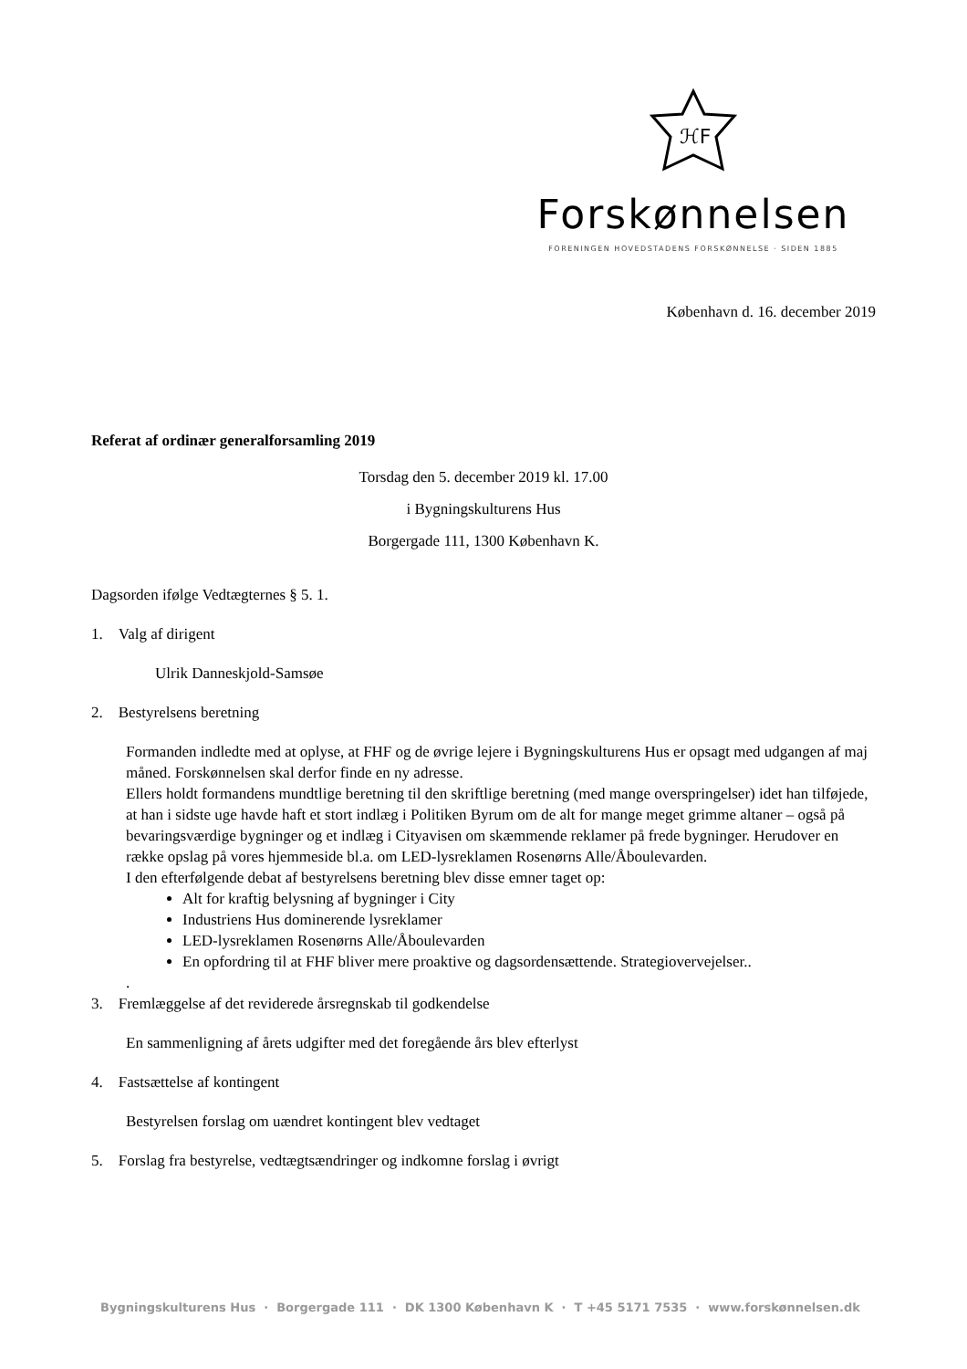ℋF
Forskønnelsen
FORENINGEN HOVEDSTADENS FORSKØNNELSE · SIDEN 1885
København d. 16. december 2019
Referat af ordinær generalforsamling 2019
Torsdag den 5. december 2019 kl. 17.00
i Bygningskulturens Hus
Borgergade 111, 1300 København K.
Dagsorden ifølge Vedtægternes § 5. 1.
1. Valg af dirigent
Ulrik Danneskjold-Samsøe
2. Bestyrelsens beretning
Formanden indledte med at oplyse, at FHF og de øvrige lejere i Bygningskulturens Hus er opsagt med udgangen af maj måned. Forskønnelsen skal derfor finde en ny adresse.
Ellers holdt formandens mundtlige beretning til den skriftlige beretning (med mange overspringelser) idet han tilføjede, at han i sidste uge havde haft et stort indlæg i Politiken Byrum om de alt for mange meget grimme altaner – også på bevaringsværdige bygninger og et indlæg i Cityavisen om skæmmende reklamer på frede bygninger. Herudover en række opslag på vores hjemmeside bl.a. om LED-lysreklamen Rosenørns Alle/Åboulevarden.
I den efterfølgende debat af bestyrelsens beretning blev disse emner taget op:
Alt for kraftig belysning af bygninger i City
Industriens Hus dominerende lysreklamer
LED-lysreklamen Rosenørns Alle/Åboulevarden
En opfordring til at FHF bliver mere proaktive og dagsordensættende. Strategiovervejelser..
.
3. Fremlæggelse af det reviderede årsregnskab til godkendelse
En sammenligning af årets udgifter med det foregående års blev efterlyst
4. Fastsættelse af kontingent
Bestyrelsen forslag om uændret kontingent blev vedtaget
5. Forslag fra bestyrelse, vedtægtsændringer og indkomne forslag i øvrigt
Bygningskulturens Hus · Borgergade 111 · DK 1300 København K · T +45 5171 7535 · www.forskønnelsen.dk